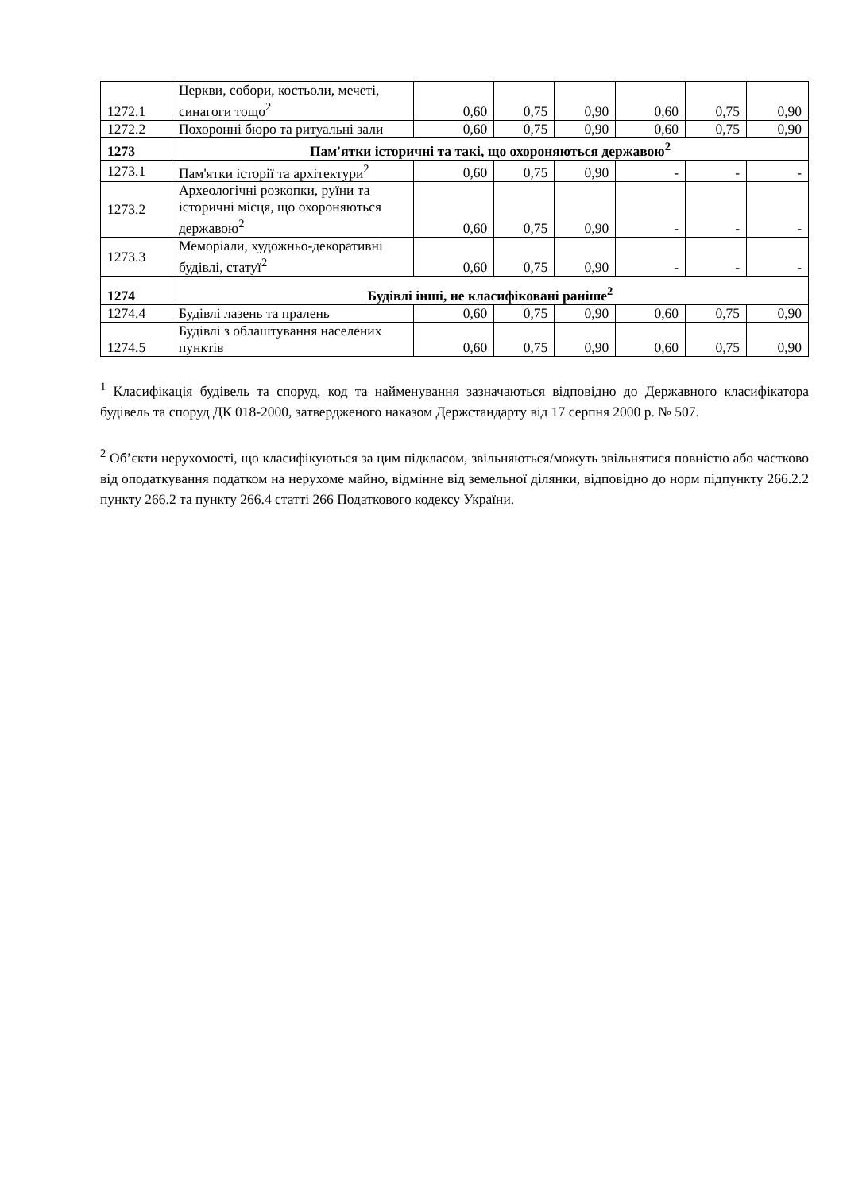| 1272.1 | Церкви, собори, костьоли, мечеті, синагоги тощо<sup>2</sup> | 0,60 | 0,75 | 0,90 | 0,60 | 0,75 | 0,90 |
| 1272.2 | Похоронні бюро та ритуальні зали | 0,60 | 0,75 | 0,90 | 0,60 | 0,75 | 0,90 |
| 1273 | Пам'ятки історичні та такі, що охороняються державою<sup>2</sup> | | | | | | |
| 1273.1 | Пам'ятки історії та архітектури<sup>2</sup> | 0,60 | 0,75 | 0,90 | - | - | - |
| 1273.2 | Археологічні розкопки, руїни та історичні місця, що охороняються державою<sup>2</sup> | 0,60 | 0,75 | 0,90 | - | - | - |
| 1273.3 | Меморіали, художньо-декоративні будівлі, статуї<sup>2</sup> | 0,60 | 0,75 | 0,90 | - | - | - |
| 1274 | Будівлі інші, не класифіковані раніше<sup>2</sup> | | | | | | |
| 1274.4 | Будівлі лазень та пралень | 0,60 | 0,75 | 0,90 | 0,60 | 0,75 | 0,90 |
| 1274.5 | Будівлі з облаштування населених пунктів | 0,60 | 0,75 | 0,90 | 0,60 | 0,75 | 0,90 |
<sup>1</sup> Класифікація будівель та споруд, код та найменування зазначаються відповідно до Державного класифікатора будівель та споруд ДК 018-2000, затвердженого наказом Держстандарту від 17 серпня 2000 р. № 507.
<sup>2</sup> Об’єкти нерухомості, що класифікуються за цим підкласом, звільняються/можуть звільнятися повністю або частково від оподаткування податком на нерухоме майно, відмінне від земельної ділянки, відповідно до норм підпункту 266.2.2 пункту 266.2 та пункту 266.4 статті 266 Податкового кодексу України.